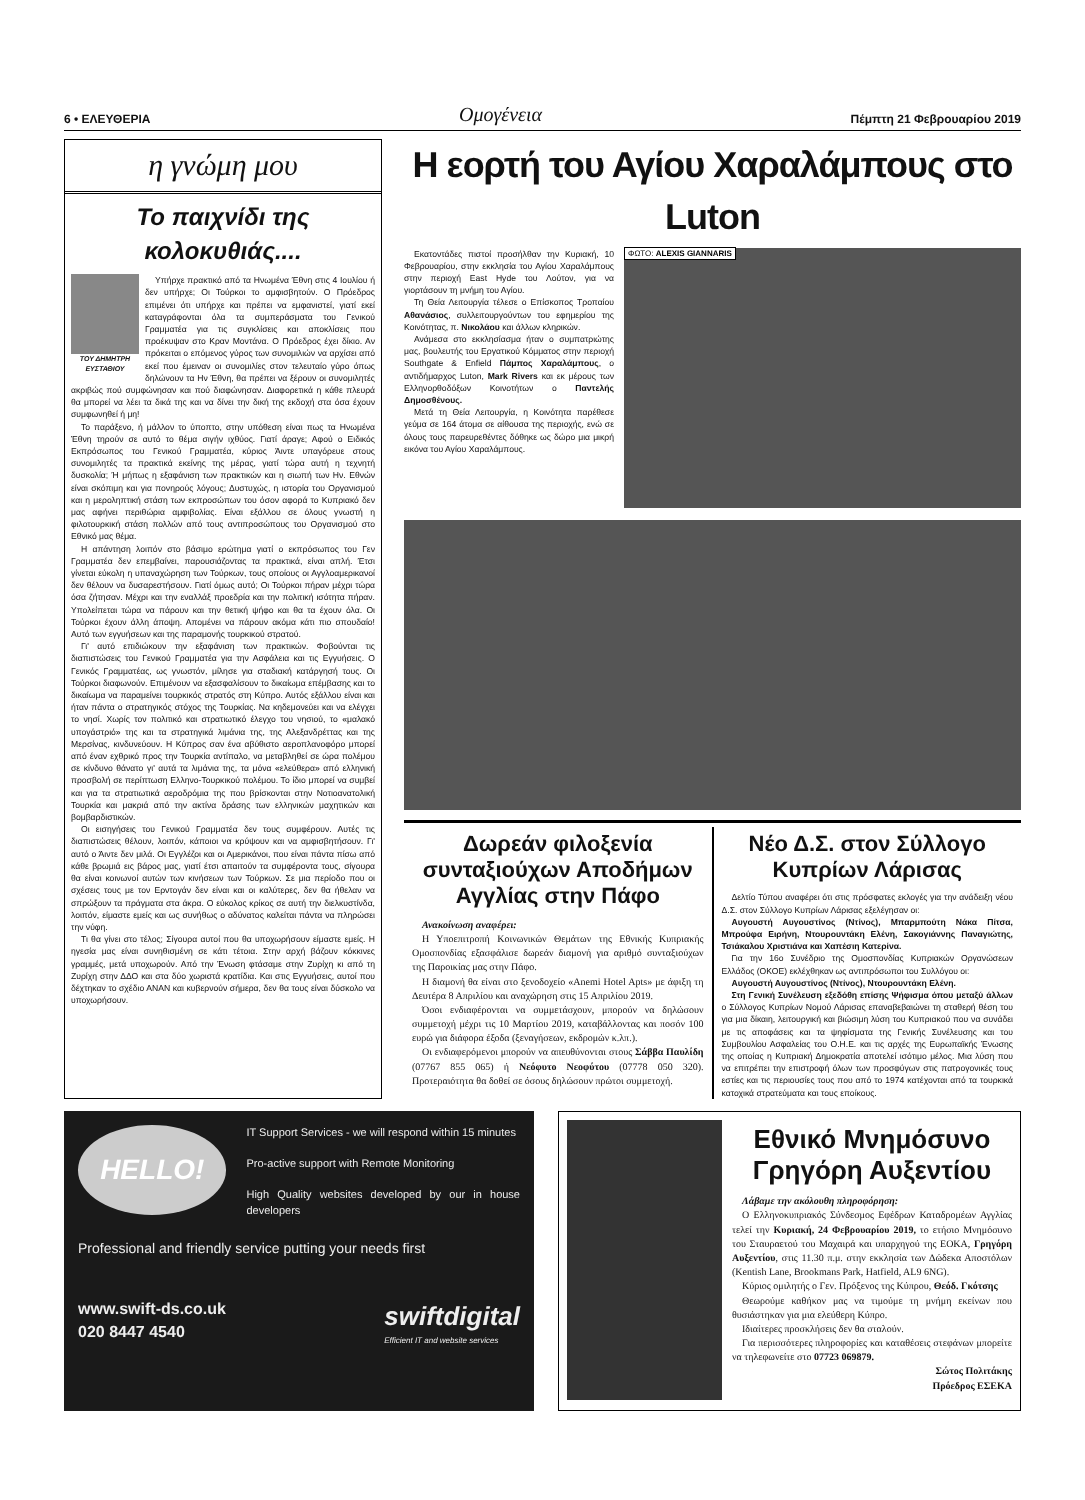6 • ΕΛΕΥΘΕΡΙΑ Ομογένεια Πέμπτη 21 Φεβρουαρίου 2019
η γνώμη μου
Το παιχνίδι της κολοκυθιάς....
ΤΟΥ ΔΗΜΗΤΡΗ ΕΥΣΤΑΘΙΟΥ
Υπήρχε πρακτικό από τα Ηνωμένα Έθνη στις 4 Ιουλίου ή δεν υπήρχε; Οι Τούρκοι το αμφισβητούν. Ο Πρόεδρος επιμένει ότι υπήρχε και πρέπει να εμφανιστεί, γιατί εκεί καταγράφονται όλα τα συμπεράσματα του Γενικού Γραμματέα για τις συγκλίσεις και αποκλίσεις που προέκυψαν στο Κραν Μοντάνα. Ο Πρόεδρος έχει δίκιο. Αν πρόκειται ο επόμενος γύρος των συνομιλιών να αρχίσει από εκεί που έμειναν οι συνομιλίες στον τελευταίο γύρο όπως δηλώνουν τα Ην Έθνη, θα πρέπει να ξέρουν οι συνομιλητές ακριβώς πού συμφώνησαν και πού διαφώνησαν. Διαφορετικά η κάθε πλευρά θα μπορεί να λέει τα δικά της και να δίνει την δική της εκδοχή στα όσα έχουν συμφωνηθεί ή μη!
Το παράξενο, ή μάλλον το ύποπτο, στην υπόθεση είναι πως τα Ηνωμένα Έθνη τηρούν σε αυτό το θέμα σιγήν ιχθύος. Γιατί άραγε; Αφού ο Ειδικός Εκπρόσωπος του Γενικού Γραμματέα, κύριος Άιντε υπαγόρευε στους συνομιλητές τα πρακτικά εκείνης της μέρας, γιατί τώρα αυτή η τεχνητή δυσκολία; Ή μήπως η εξαφάνιση των πρακτικών και η σιωπή των Ην. Εθνών είναι σκόπιμη και για πονηρούς λόγους; Δυστυχώς, η ιστορία του Οργανισμού και η μεροληπτική στάση των εκπροσώπων του όσον αφορά το Κυπριακό δεν μας αφήνει περιθώρια αμφιβολίας. Είναι εξάλλου σε όλους γνωστή η φιλοτουρκική στάση πολλών από τους αντιπροσώπους του Οργανισμού στο Εθνικό μας θέμα.
Η απάντηση λοιπόν στο βάσιμο ερώτημα γιατί ο εκπρόσωπος του Γεν Γραμματέα δεν επεμβαίνει, παρουσιάζοντας τα πρακτικά, είναι απλή. Έτσι γίνεται εύκολη η υπαναχώρηση των Τούρκων, τους οποίους οι Αγγλοαμερικανοί δεν θέλουν να δυσαρεστήσουν. Γιατί όμως αυτό; Οι Τούρκοι πήραν μέχρι τώρα όσα ζήτησαν. Μέχρι και την εναλλάξ προεδρία και την πολιτική ισότητα πήραν. Υπολείπεται τώρα να πάρουν και την θετική ψήφο και θα τα έχουν όλα. Οι Τούρκοι έχουν άλλη άποψη. Απομένει να πάρουν ακόμα κάτι πιο σπουδαίο! Αυτό των εγγυήσεων και της παραμονής τουρκικού στρατού.
Γι' αυτό επιδιώκουν την εξαφάνιση των πρακτικών. Φοβούνται τις διαπιστώσεις του Γενικού Γραμματέα για την Ασφάλεια και τις Εγγυήσεις. Ο Γενικός Γραμματέας, ως γνωστόν, μίλησε για σταδιακή κατάργησή τους. Οι Τούρκοι διαφωνούν. Επιμένουν να εξασφαλίσουν το δικαίωμα επέμβασης και το δικαίωμα να παραμείνει τουρκικός στρατός στη Κύπρο. Αυτός εξάλλου είναι και ήταν πάντα ο στρατηγικός στόχος της Τουρκίας. Να κηδεμονεύει και να ελέγχει το νησί. Χωρίς τον πολιτικό και στρατιωτικό έλεγχο του νησιού, το «μαλακό υπογάστριό» της και τα στρατηγικά λιμάνια της, της Αλεξανδρέττας και της Μερσίνας, κινδυνεύουν. Η Κύπρος σαν ένα αβύθιστο αεροπλανοφόρο μπορεί από έναν εχθρικό προς την Τουρκία αντίπαλο, να μεταβληθεί σε ώρα πολέμου σε κίνδυνο θάνατο γι' αυτά τα λιμάνια της, τα μόνα «ελεύθερα» από ελληνική προσβολή σε περίπτωση Ελληνο-Τουρκικού πολέμου. Το ίδιο μπορεί να συμβεί και για τα στρατιωτικά αεροδρόμια της που βρίσκονται στην Νοτιοανατολική Τουρκία και μακριά από την ακτίνα δράσης των ελληνικών μαχητικών και βομβαρδιστικών.
Οι εισηγήσεις του Γενικού Γραμματέα δεν τους συμφέρουν. Αυτές τις διαπιστώσεις θέλουν, λοιπόν, κάποιοι να κρύψουν και να αμφισβητήσουν. Γι' αυτό ο Άιντε δεν μιλά. Οι Εγγλέζοι και οι Αμερικάνοι, που είναι πάντα πίσω από κάθε βρωμιά εις βάρος μας, γιατί έτσι απαιτούν τα συμφέροντα τους, σίγουρα θα είναι κοινωνοί αυτών των κινήσεων των Τούρκων. Σε μια περίοδο που οι σχέσεις τους με τον Ερντογάν δεν είναι και οι καλύτερες, δεν θα ήθελαν να σπρώξουν τα πράγματα στα άκρα. Ο εύκολος κρίκος σε αυτή την διελκυστίνδα, λοιπόν, είμαστε εμείς και ως συνήθως ο αδύνατος καλείται πάντα να πληρώσει την νύφη.
Τι θα γίνει στο τέλος; Σίγουρα αυτοί που θα υποχωρήσουν είμαστε εμείς. Η ηγεσία μας είναι συνηθισμένη σε κάτι τέτοια. Στην αρχή βάζουν κόκκινες γραμμές, μετά υποχωρούν. Από την Ένωση φτάσαμε στην Ζυρίχη κι από τη Ζυρίχη στην ΔΔΟ και στα δύο χωριστά κρατίδια. Και στις Εγγυήσεις, αυτοί που δέχτηκαν το σχέδιο ΑΝΑΝ και κυβερνούν σήμερα, δεν θα τους είναι δύσκολο να υποχωρήσουν.
Η εορτή του Αγίου Χαραλάμπους στο Luton
Εκατοντάδες πιστοί προσήλθαν την Κυριακή, 10 Φεβρουαρίου, στην εκκλησία του Αγίου Χαραλάμπους στην περιοχή East Hyde του Λούτον, για να γιορτάσουν τη μνήμη του Αγίου.
Τη Θεία Λειτουργία τέλεσε ο Επίσκοπος Τροπαίου Αθανάσιος, συλλειτουργούντων του εφημερίου της Κοινότητας, π. Νικολάου και άλλων κληρικών.
Ανάμεσα στο εκκλησίασμα ήταν ο συμπατριώτης μας, βουλευτής του Εργατικού Κόμματος στην περιοχή Southgate & Enfield Πάμπος Χαραλάμπους, ο αντιδήμαρχος Luton, Mark Rivers και εκ μέρους των Ελληνορθοδόξων Κοινοτήτων ο Παντελής Δημοσθένους.
Μετά τη Θεία Λειτουργία, η Κοινότητα παρέθεσε γεύμα σε 164 άτομα σε αίθουσα της περιοχής, ενώ σε όλους τους παρευρεθέντες δόθηκε ως δώρο μια μικρή εικόνα του Αγίου Χαραλάμπους.
ΦΩΤΟ: ALEXIS GIANNARIS
Δωρεάν φιλοξενία συνταξιούχων Αποδήμων Αγγλίας στην Πάφο
Ανακοίνωση αναφέρει:
Η Υποεπιτροπή Κοινωνικών Θεμάτων της Εθνικής Κυπριακής Ομοσπονδίας εξασφάλισε δωρεάν διαμονή για αριθμό συνταξιούχων της Παροικίας μας στην Πάφο.
Η διαμονή θα είναι στο ξενοδοχείο «Anemi Hotel Apts» με άφιξη τη Δευτέρα 8 Απριλίου και αναχώρηση στις 15 Απριλίου 2019.
Όσοι ενδιαφέρονται να συμμετάσχουν, μπορούν να δηλώσουν συμμετοχή μέχρι τις 10 Μαρτίου 2019, καταβάλλοντας και ποσόν 100 ευρώ για διάφορα έξοδα (ξεναγήσεων, εκδρομών κ.λπ.).
Οι ενδιαφερόμενοι μπορούν να απευθύνονται στους Σάββα Παυλίδη (07767 855 065) ή Νεόφυτο Νεοφύτου (07778 050 320). Προτεραιότητα θα δοθεί σε όσους δηλώσουν πρώτοι συμμετοχή.
Νέο Δ.Σ. στον Σύλλογο Κυπρίων Λάρισας
Δελτίο Τύπου αναφέρει ότι στις πρόσφατες εκλογές για την ανάδειξη νέου Δ.Σ. στον Σύλλογο Κυπρίων Λάρισας εξελέγησαν οι:
Αυγουστή Αυγουστίνος (Ντίνος), Μπαρμπούτη Νάκα Πίτσα, Μπρούφα Ειρήνη, Ντουρουντάκη Ελένη, Σακογιάννης Παναγιώτης, Τσιάκαλου Χριστιάνα και Χαπέσιη Κατερίνα.
Για την 16ο Συνέδριο της Ομοσπονδίας Κυπριακών Οργανώσεων Ελλάδος (ΟΚΟΕ) εκλέχθηκαν ως αντιπρόσωποι του Συλλόγου οι:
Αυγουστή Αυγουστίνος (Ντίνος), Ντουρουντάκη Ελένη.
Στη Γενική Συνέλευση εξεδόθη επίσης Ψήφισμα όπου μεταξύ άλλων ο Σύλλογος Κυπρίων Νομού Λάρισας επαναβεβαιώνει τη σταθερή θέση του για μια δίκαιη, λειτουργική και βιώσιμη λύση του Κυπριακού που να συνάδει με τις αποφάσεις και τα ψηφίσματα της Γενικής Συνέλευσης και του Συμβουλίου Ασφαλείας του Ο.Η.Ε. και τις αρχές της Ευρωπαϊκής Ένωσης της οποίας η Κυπριακή Δημοκρατία αποτελεί ισότιμο μέλος. Μια λύση που να επιτρέπει την επιστροφή όλων των προσφύγων στις πατρογονικές τους εστίες και τις περιουσίες τους που από το 1974 κατέχονται από τα τουρκικά κατοχικά στρατεύματα και τους εποίκους.
HELLO!
IT Support Services - we will respond within 15 minutes
Pro-active support with Remote Monitoring
High Quality websites developed by our in house developers
Professional and friendly service putting your needs first
www.swift-ds.co.uk
020 8447 4540
swiftdigital
Efficient IT and website services
Εθνικό Μνημόσυνο Γρηγόρη Αυξεντίου
Λάβαμε την ακόλουθη πληροφόρηση:
Ο Ελληνοκυπριακός Σύνδεσμος Εφέδρων Καταδρομέων Αγγλίας τελεί την Κυριακή, 24 Φεβρουαρίου 2019, το ετήσιο Μνημόσυνο του Σταυραετού του Μαχαιρά και υπαρχηγού της ΕΟΚΑ, Γρηγόρη Αυξεντίου, στις 11.30 π.μ. στην εκκλησία των Δώδεκα Αποστόλων (Kentish Lane, Brookmans Park, Hatfield, AL9 6NG).
Κύριος ομιλητής ο Γεν. Πρόξενος της Κύπρου, Θεόδ. Γκότσης
Θεωρούμε καθήκον μας να τιμούμε τη μνήμη εκείνων που θυσιάστηκαν για μια ελεύθερη Κύπρο.
Ιδιαίτερες προσκλήσεις δεν θα σταλούν.
Για περισσότερες πληροφορίες και καταθέσεις στεφάνων μπορείτε να τηλεφωνείτε στο 07723 069879.
Σώτος Πολιτάκης
Πρόεδρος ΕΣΕΚΑ